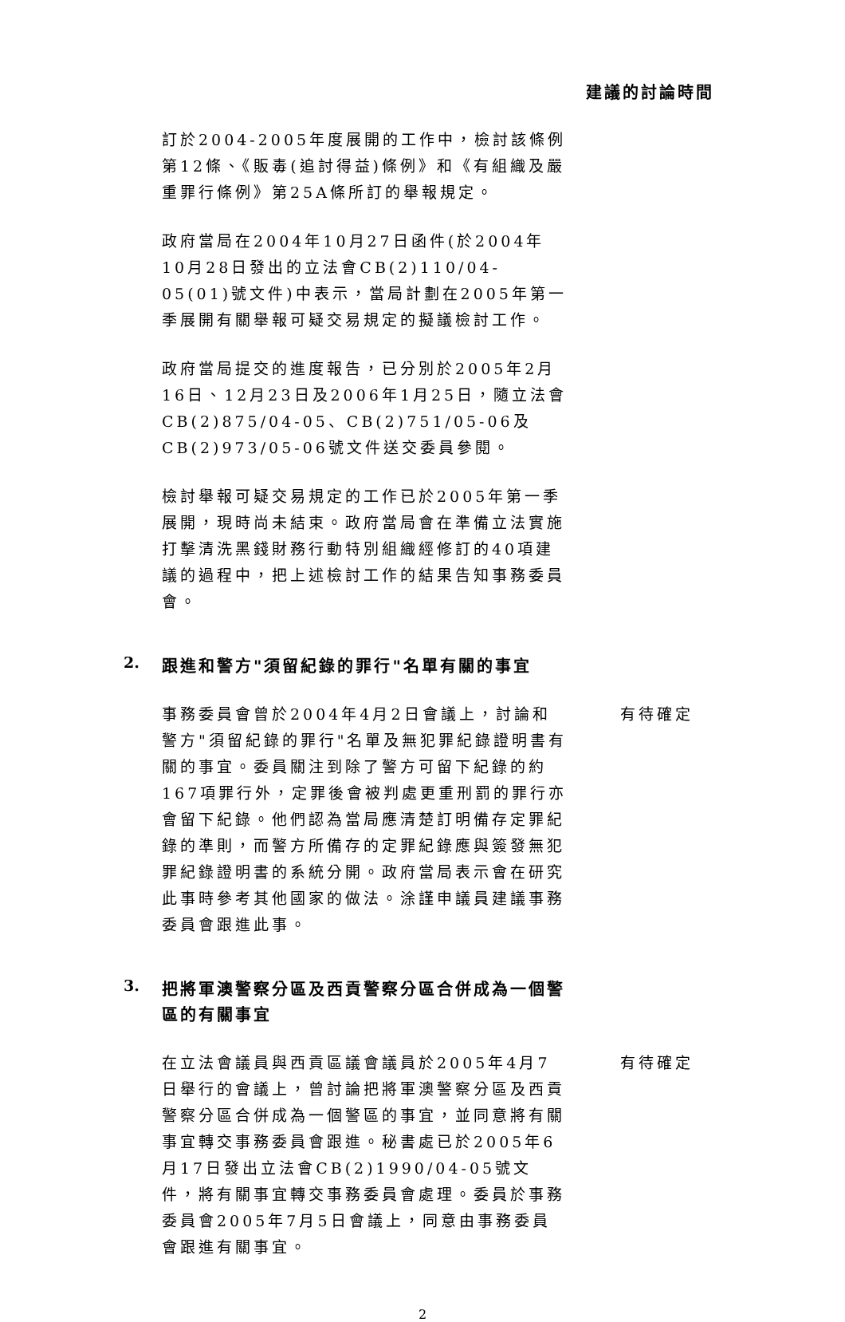建議的討論時間
訂於2004-2005年度展開的工作中，檢討該條例第12條、《販毒(追討得益)條例》和《有組織及嚴重罪行條例》第25A條所訂的舉報規定。
政府當局在2004年10月27日函件(於2004年10月28日發出的立法會CB(2)110/04-05(01)號文件)中表示，當局計劃在2005年第一季展開有關舉報可疑交易規定的擬議檢討工作。
政府當局提交的進度報告，已分別於2005年2月16日、12月23日及2006年1月25日，隨立法會CB(2)875/04-05、CB(2)751/05-06及CB(2)973/05-06號文件送交委員參閱。
檢討舉報可疑交易規定的工作已於2005年第一季展開，現時尚未結束。政府當局會在準備立法實施打擊清洗黑錢財務行動特別組織經修訂的40項建議的過程中，把上述檢討工作的結果告知事務委員會。
2.
跟進和警方"須留紀錄的罪行"名單有關的事宜
事務委員會曾於2004年4月2日會議上，討論和警方"須留紀錄的罪行"名單及無犯罪紀錄證明書有關的事宜。委員關注到除了警方可留下紀錄的約167項罪行外，定罪後會被判處更重刑罰的罪行亦會留下紀錄。他們認為當局應清楚訂明備存定罪紀錄的準則，而警方所備存的定罪紀錄應與簽發無犯罪紀錄證明書的系統分開。政府當局表示會在研究此事時參考其他國家的做法。涂謹申議員建議事務委員會跟進此事。
有待確定
3.
把將軍澳警察分區及西貢警察分區合併成為一個警區的有關事宜
在立法會議員與西貢區議會議員於2005年4月7日舉行的會議上，曾討論把將軍澳警察分區及西貢警察分區合併成為一個警區的事宜，並同意將有關事宜轉交事務委員會跟進。秘書處已於2005年6月17日發出立法會CB(2)1990/04-05號文件，將有關事宜轉交事務委員會處理。委員於事務委員會2005年7月5日會議上，同意由事務委員會跟進有關事宜。
有待確定
2